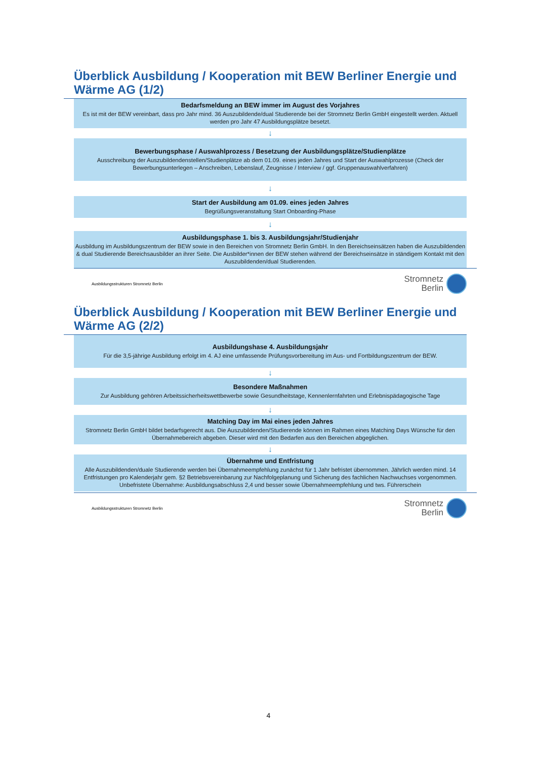Überblick Ausbildung / Kooperation mit BEW Berliner Energie und Wärme AG (1/2)
Bedarfsmeldung an BEW immer im August des Vorjahres
Es ist mit der BEW vereinbart, dass pro Jahr mind. 36 Auszubildende/dual Studierende bei der Stromnetz Berlin GmbH eingestellt werden. Aktuell werden pro Jahr 47 Ausbildungsplätze besetzt.
↓
Bewerbungsphase / Auswahlprozess / Besetzung der Ausbildungsplätze/Studienplätze
Ausschreibung der Auszubildendenstellen/Studienplätze ab dem 01.09. eines jeden Jahres und Start der Auswahlprozesse (Check der Bewerbungsunterlegen – Anschreiben, Lebenslauf, Zeugnisse / Interview / ggf. Gruppenauswahlverfahren)
↓
Start der Ausbildung am 01.09. eines jeden Jahres
Begrüßungsveranstaltung Start Onboarding-Phase
↓
Ausbildungsphase 1. bis 3. Ausbildungsjahr/Studienjahr
Ausbildung im Ausbildungszentrum der BEW sowie in den Bereichen von Stromnetz Berlin GmbH. In den Bereichseinsätzen haben die Auszubildenden & dual Studierende Bereichsausbilder an ihrer Seite. Die Ausbilder*innen der BEW stehen während der Bereichseinsätze in ständigem Kontakt mit den Auszubildenden/dual Studierenden.
Ausbildungsstrukturen Stromnetz Berlin
Stromnetz
Berlin
Überblick Ausbildung / Kooperation mit BEW Berliner Energie und Wärme AG (2/2)
Ausbildungshase 4. Ausbildungsjahr
Für die 3,5-jährige Ausbildung erfolgt im 4. AJ eine umfassende Prüfungsvorbereitung im Aus- und Fortbildungszentrum der BEW.
↓
Besondere Maßnahmen
Zur Ausbildung gehören Arbeitssicherheitswettbewerbe sowie Gesundheitstage, Kennenlernfahrten und Erlebnispädagogische Tage
↓
Matching Day im Mai eines jeden Jahres
Stromnetz Berlin GmbH bildet bedarfsgerecht aus. Die Auszubildenden/Studierende können im Rahmen eines Matching Days Wünsche für den Übernahmebereich abgeben. Dieser wird mit den Bedarfen aus den Bereichen abgeglichen.
↓
Übernahme und Entfristung
Alle Auszubildenden/duale Studierende werden bei Übernahmeempfehlung zunächst für 1 Jahr befristet übernommen. Jährlich werden mind. 14 Entfristungen pro Kalenderjahr gem. §2 Betriebsvereinbarung zur Nachfolgeplanung und Sicherung des fachlichen Nachwuchses vorgenommen. Unbefristete Übernahme: Ausbildungsabschluss 2,4 und besser sowie Übernahmeempfehlung und tws. Führerschein
Ausbildungsstrukturen Stromnetz Berlin
Stromnetz
Berlin
4